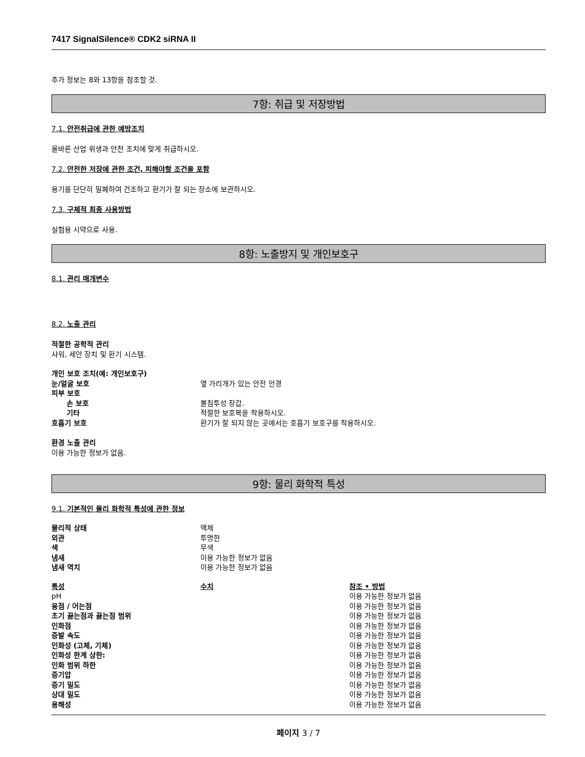7417 SignalSilence® CDK2 siRNA II
추가 정보는 8와 13항을 참조할 것.
7항: 취급 및 저장방법
7.1. 안전취급에 관한 예방조치
올바른 산업 위생과 안전 조치에 맞게 취급하시오.
7.2. 안전한 저장에 관한 조건, 피해야할 조건을 포함
용기를 단단히 밀폐하여 건조하고 환기가 잘 되는 장소에 보관하시오.
7.3. 구체적 최종 사용방법
실험용 시약으로 사용.
8항: 노출방지 및 개인보호구
8.1. 관리 매개변수
8.2. 노출 관리
적절한 공학적 관리
샤워, 세안 장치 및 환기 시스템.
| 개인 보호 조치(예: 개인보호구) | |
| 눈/얼굴 보호 | 옆 가리개가 있는 안전 안경 |
| 피부 보호 | |
| 손 보호 | 불침투성 장갑. |
| 기타 | 적절한 보호복을 착용하시오. |
| 호흡기 보호 | 환기가 잘 되지 않는 곳에서는 호흡기 보호구를 착용하시오. |
환경 노출 관리
이용 가능한 정보가 없음.
9항: 물리 화학적 특성
9.1. 기본적인 물리 화학적 특성에 관한 정보
| 물리적 상태 | 액체 |
| 외관 | 투명한 |
| 색 | 무색 |
| 냄새 | 이용 가능한 정보가 없음 |
| 냄새 역치 | 이용 가능한 정보가 없음 |
| 특성 | 수치 | 참조 • 방법 |
| --- | --- | --- |
| pH | | 이용 가능한 정보가 없음 |
| 융점 / 어는점 | | 이용 가능한 정보가 없음 |
| 초기 끓는점과 끓는점 범위 | | 이용 가능한 정보가 없음 |
| 인화점 | | 이용 가능한 정보가 없음 |
| 증발 속도 | | 이용 가능한 정보가 없음 |
| 인화성 (고체, 기체) | | 이용 가능한 정보가 없음 |
| 인화성 한계 상한: | | 이용 가능한 정보가 없음 |
| 인화 범위 하한 | | 이용 가능한 정보가 없음 |
| 증기압 | | 이용 가능한 정보가 없음 |
| 증기 밀도 | | 이용 가능한 정보가 없음 |
| 상대 밀도 | | 이용 가능한 정보가 없음 |
| 용해성 | | 이용 가능한 정보가 없음 |
페이지 3 / 7